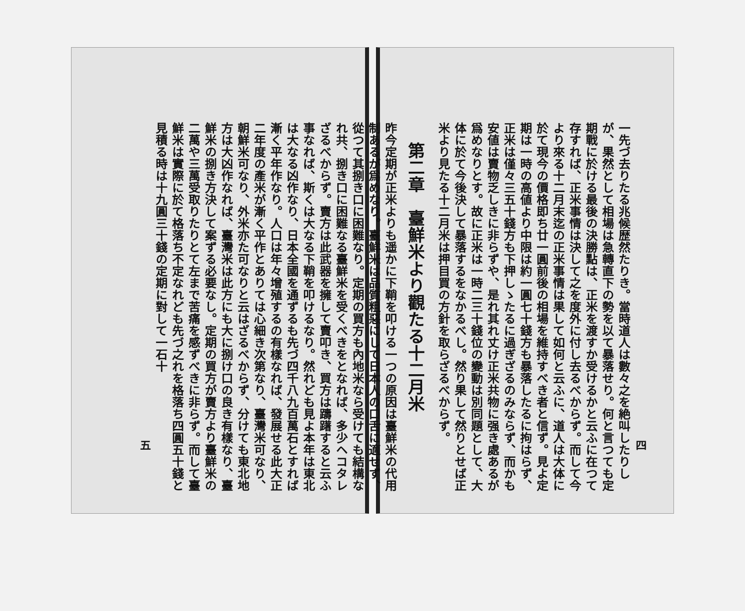四
一先づ去りたる兆候歴然たりき。當時道人は數々之を絶叫したりしが、果然として相場は急轉直下の勢を以て暴落せり。何と言つても定期戰に於ける最後の決勝點は、正米を渡すか受けるかと云ふに在つて存すれば、正米事情は決して之を度外に付し去るべからず。而して今より來る十二月末迄の正米事情は果して如何と云ふに、道人は大体に於て現今の價格即ち廿一圓前後の相場を維持すべき者と信ず。見よ定期は一時の高値より中限は約一圓七十錢方も暴落したるに拘はらず、正米は僅々三五十錢方も下押しゝたるに過ぎざるのみならず、而かも安値は賣物乏しきに非らずや、是れ其れ丈け正米共物に强き處あるが爲めなりとす。故に正米は一時二三十錢位の變動は別同題として、大体に於て今後決して暴落するをなかるべし。然り果して然りとせば正米より見たる十二月米は押目買の方針を取らざるべからず。
第二章　臺鮮米より觀たる十二月米
昨今定期が正米よりも遥かに下鞘を叩ける一つの原因は臺鮮米の代用制あるが爲めなり。臺鮮米は品質粗惡にして日本人の口舌に適せず、從つて其捌き口に困難なり。定期の買方も內地米なら受けても結構なれ共、捌き口に困難なる臺鮮米を受くべきをとなれば、多少ヘコタレざるべからず。賣方は此武器を擁して賣叩き、買方は躊躇すると云ふ事なれば、斯くは大なる下鞘を叩けるなり。然れども見よ本年は東北は大なる凶作なり、日本全國を通ずるも先づ四千八九百萬石とすれば漸く平年作なり。人口は年々增殖するの有樣なれば、發展せる此大正二年度の產米が漸く平作とありては心細き次第なり、臺灣米可なり、朝鮮米可なり、外米亦た可なりと云はざるべからず、分けても東北地方は大凶作なれば、臺灣米は此方にも大に捌け口の良き有樣なり、臺鮮米の捌き方決して案ずる必要なし。定期の買方が賣方より臺鮮米の二萬や三萬受取りたりとて左まで苦痛を感ずべきに非らず。而して臺鮮米は實際に於て格落ち不定なれども先づ之れを格落ち四圓五十錢と見積る時は十九圓三十錢の定期に對して一石十
五